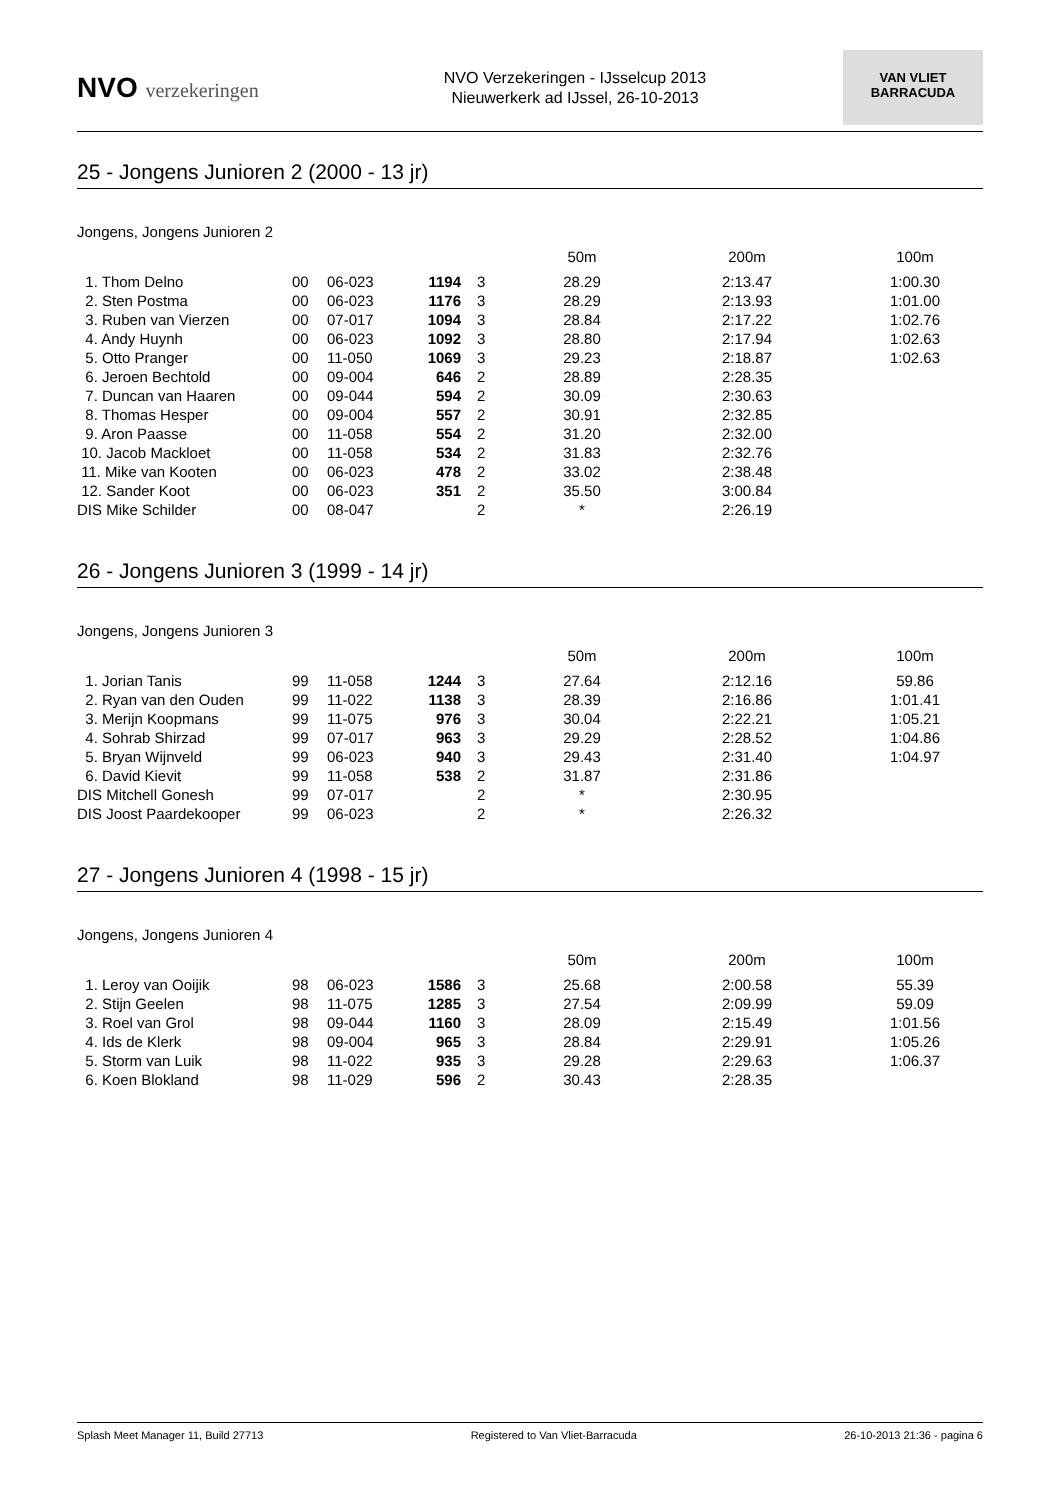NVO verzekeringen
NVO Verzekeringen - IJsselcup 2013
Nieuwerkerk ad IJssel, 26-10-2013
VAN VLIET
BARRACUDA
25 - Jongens Junioren 2 (2000 - 13 jr)
Jongens, Jongens Junioren 2
| | | | | | 50m | 200m | 100m |
| --- | --- | --- | --- | --- | --- | --- | --- |
| 1. Thom Delno | 00 | 06-023 | 1194 | 3 | 28.29 | 2:13.47 | 1:00.30 |
| 2. Sten Postma | 00 | 06-023 | 1176 | 3 | 28.29 | 2:13.93 | 1:01.00 |
| 3. Ruben van Vierzen | 00 | 07-017 | 1094 | 3 | 28.84 | 2:17.22 | 1:02.76 |
| 4. Andy Huynh | 00 | 06-023 | 1092 | 3 | 28.80 | 2:17.94 | 1:02.63 |
| 5. Otto Pranger | 00 | 11-050 | 1069 | 3 | 29.23 | 2:18.87 | 1:02.63 |
| 6. Jeroen Bechtold | 00 | 09-004 | 646 | 2 | 28.89 | 2:28.35 | |
| 7. Duncan van Haaren | 00 | 09-044 | 594 | 2 | 30.09 | 2:30.63 | |
| 8. Thomas Hesper | 00 | 09-004 | 557 | 2 | 30.91 | 2:32.85 | |
| 9. Aron Paasse | 00 | 11-058 | 554 | 2 | 31.20 | 2:32.00 | |
| 10. Jacob Mackloet | 00 | 11-058 | 534 | 2 | 31.83 | 2:32.76 | |
| 11. Mike van Kooten | 00 | 06-023 | 478 | 2 | 33.02 | 2:38.48 | |
| 12. Sander Koot | 00 | 06-023 | 351 | 2 | 35.50 | 3:00.84 | |
| DIS Mike Schilder | 00 | 08-047 | | 2 | * | 2:26.19 | |
26 - Jongens Junioren 3 (1999 - 14 jr)
Jongens, Jongens Junioren 3
| | | | | | 50m | 200m | 100m |
| --- | --- | --- | --- | --- | --- | --- | --- |
| 1. Jorian Tanis | 99 | 11-058 | 1244 | 3 | 27.64 | 2:12.16 | 59.86 |
| 2. Ryan van den Ouden | 99 | 11-022 | 1138 | 3 | 28.39 | 2:16.86 | 1:01.41 |
| 3. Merijn Koopmans | 99 | 11-075 | 976 | 3 | 30.04 | 2:22.21 | 1:05.21 |
| 4. Sohrab Shirzad | 99 | 07-017 | 963 | 3 | 29.29 | 2:28.52 | 1:04.86 |
| 5. Bryan Wijnveld | 99 | 06-023 | 940 | 3 | 29.43 | 2:31.40 | 1:04.97 |
| 6. David Kievit | 99 | 11-058 | 538 | 2 | 31.87 | 2:31.86 | |
| DIS Mitchell Gonesh | 99 | 07-017 | | 2 | * | 2:30.95 | |
| DIS Joost Paardekooper | 99 | 06-023 | | 2 | * | 2:26.32 | |
27 - Jongens Junioren 4 (1998 - 15 jr)
Jongens, Jongens Junioren 4
| | | | | | 50m | 200m | 100m |
| --- | --- | --- | --- | --- | --- | --- | --- |
| 1. Leroy van Ooijik | 98 | 06-023 | 1586 | 3 | 25.68 | 2:00.58 | 55.39 |
| 2. Stijn Geelen | 98 | 11-075 | 1285 | 3 | 27.54 | 2:09.99 | 59.09 |
| 3. Roel van Grol | 98 | 09-044 | 1160 | 3 | 28.09 | 2:15.49 | 1:01.56 |
| 4. Ids de Klerk | 98 | 09-004 | 965 | 3 | 28.84 | 2:29.91 | 1:05.26 |
| 5. Storm van Luik | 98 | 11-022 | 935 | 3 | 29.28 | 2:29.63 | 1:06.37 |
| 6. Koen Blokland | 98 | 11-029 | 596 | 2 | 30.43 | 2:28.35 | |
Splash Meet Manager 11, Build 27713 Registered to Van Vliet-Barracuda 26-10-2013 21:36 - pagina 6